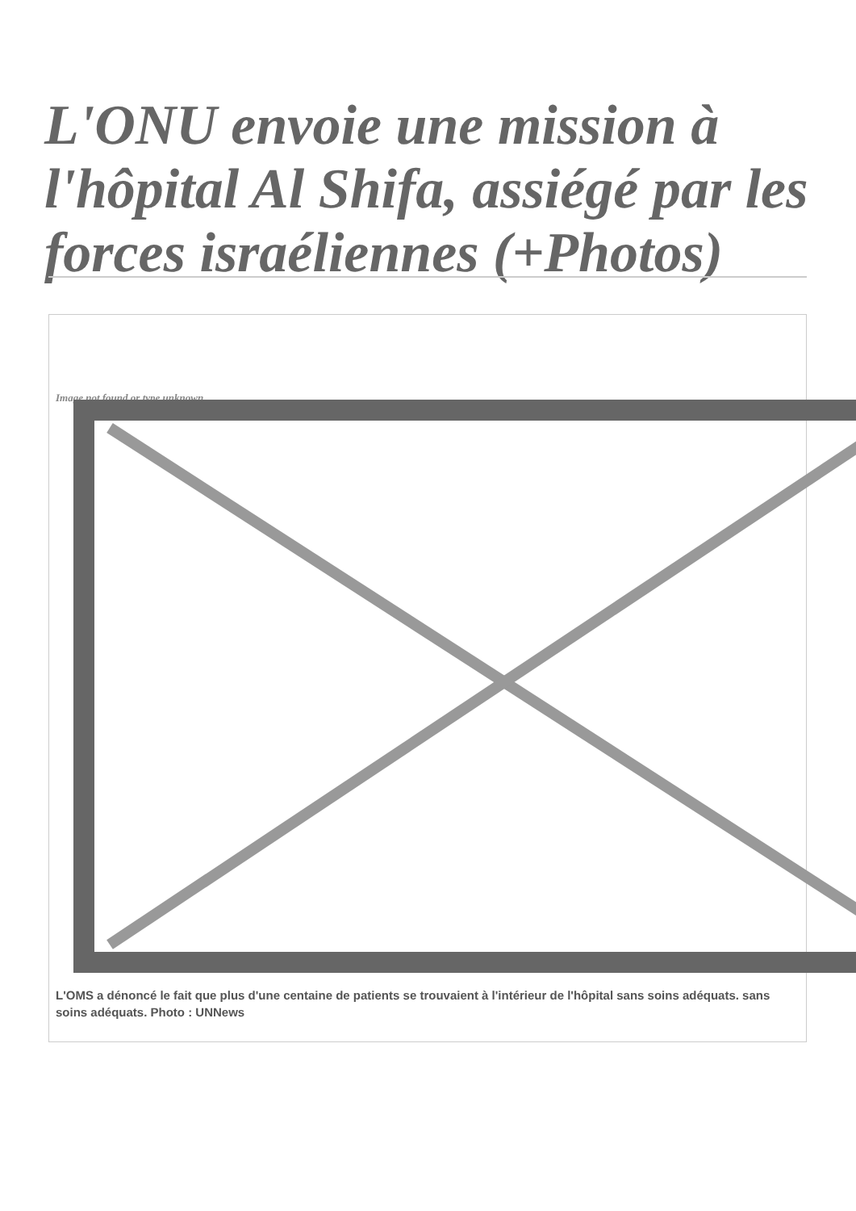L'ONU envoie une mission à l'hôpital Al Shifa, assiégé par les forces israéliennes (+Photos)
Image not found or type unknown
L'OMS a dénoncé le fait que plus d'une centaine de patients se trouvaient à l'intérieur de l'hôpital sans soins adéquats. sans soins adéquats. Photo : UNNews